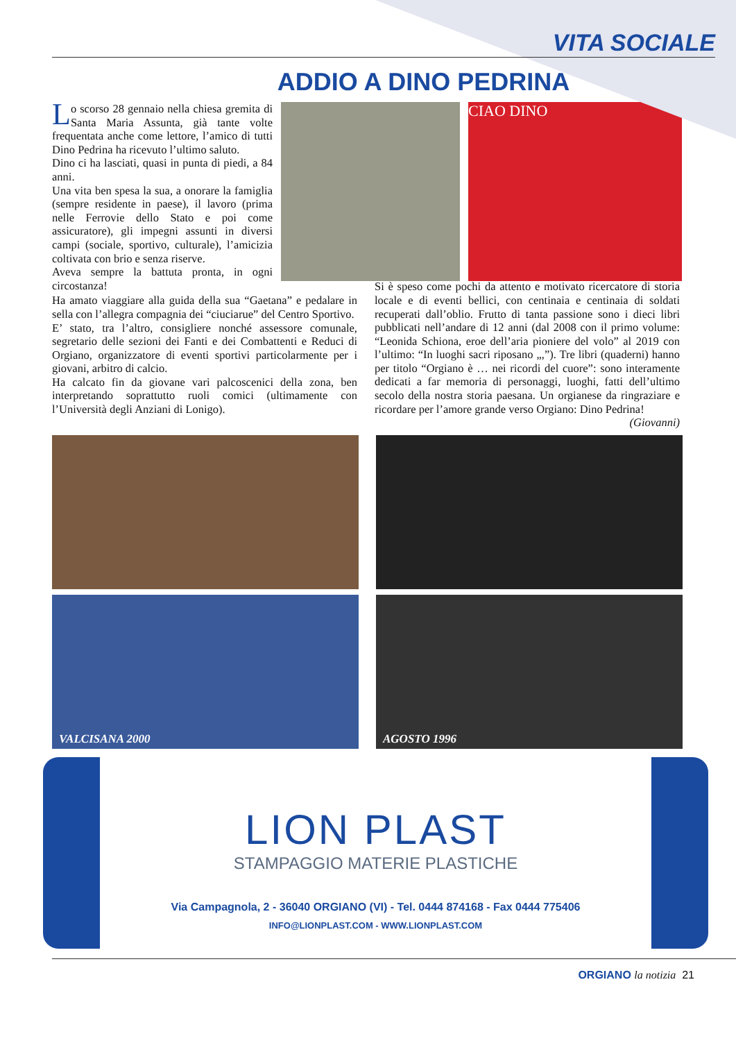VITA SOCIALE
ADDIO A DINO PEDRINA
Lo scorso 28 gennaio nella chiesa gremita di Santa Maria Assunta, già tante volte frequentata anche come lettore, l’amico di tutti Dino Pedrina ha ricevuto l’ultimo saluto.
Dino ci ha lasciati, quasi in punta di piedi, a 84 anni.
Una vita ben spesa la sua, a onorare la famiglia (sempre residente in paese), il lavoro (prima nelle Ferrovie dello Stato e poi come assicuratore), gli impegni assunti in diversi campi (sociale, sportivo, culturale), l’amicizia coltivata con brio e senza riserve.
Aveva sempre la battuta pronta, in ogni circostanza!
CIAO DINO
Ha amato viaggiare alla guida della sua “Gaetana” e pedalare in sella con l’allegra compagnia dei “ciuciarue” del Centro Sportivo.
E’ stato, tra l’altro, consigliere nonché assessore comunale, segretario delle sezioni dei Fanti e dei Combattenti e Reduci di Orgiano, organizzatore di eventi sportivi particolarmente per i giovani, arbitro di calcio.
Ha calcato fin da giovane vari palcoscenici della zona, ben interpretando soprattutto ruoli comici (ultimamente con l’Università degli Anziani di Lonigo).
Si è speso come pochi da attento e motivato ricercatore di storia locale e di eventi bellici, con centinaia e centinaia di soldati recuperati dall’oblio. Frutto di tanta passione sono i dieci libri pubblicati nell’andare di 12 anni (dal 2008 con il primo volume: “Leonida Schiona, eroe dell’aria pioniere del volo” al 2019 con l’ultimo: “In luoghi sacri riposano „,”). Tre libri (quaderni) hanno per titolo “Orgiano è … nei ricordi del cuore”: sono interamente dedicati a far memoria di personaggi, luoghi, fatti dell’ultimo secolo della nostra storia paesana. Un orgianese da ringraziare e ricordare per l’amore grande verso Orgiano: Dino Pedrina! (Giovanni)
VALCISANA 2000
AGOSTO 1996
LION PLAST
STAMPAGGIO MATERIE PLASTICHE
Via Campagnola, 2 - 36040 ORGIANO (VI) - Tel. 0444 874168 - Fax 0444 775406
INFO@LIONPLAST.COM - WWW.LIONPLAST.COM
ORGIANO la notizia 21